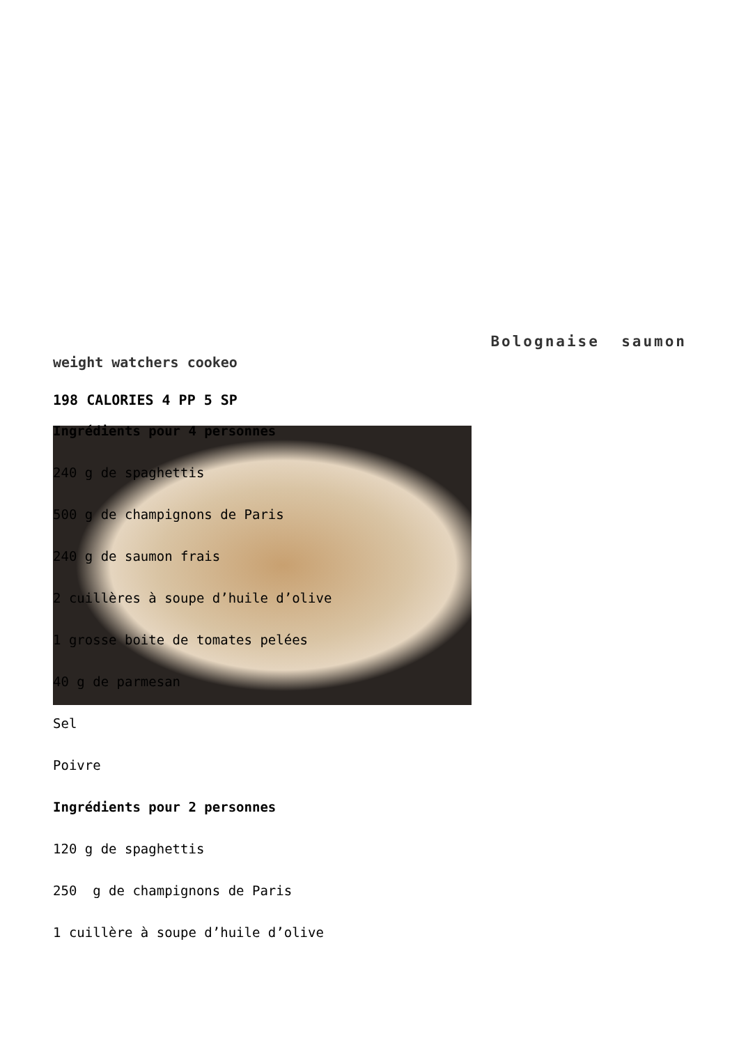Bolognaise saumon
weight watchers cookeo
198 CALORIES 4 PP 5 SP
Ingrédients pour 4 personnes
240 g de spaghettis
500 g de champignons de Paris
240 g de saumon frais
2 cuillères à soupe d’huile d’olive
1 grosse boite de tomates pelées
40 g de parmesan
Sel
Poivre
Ingrédients pour 2 personnes
120 g de spaghettis
250 g de champignons de Paris
1 cuillère à soupe d’huile d’olive